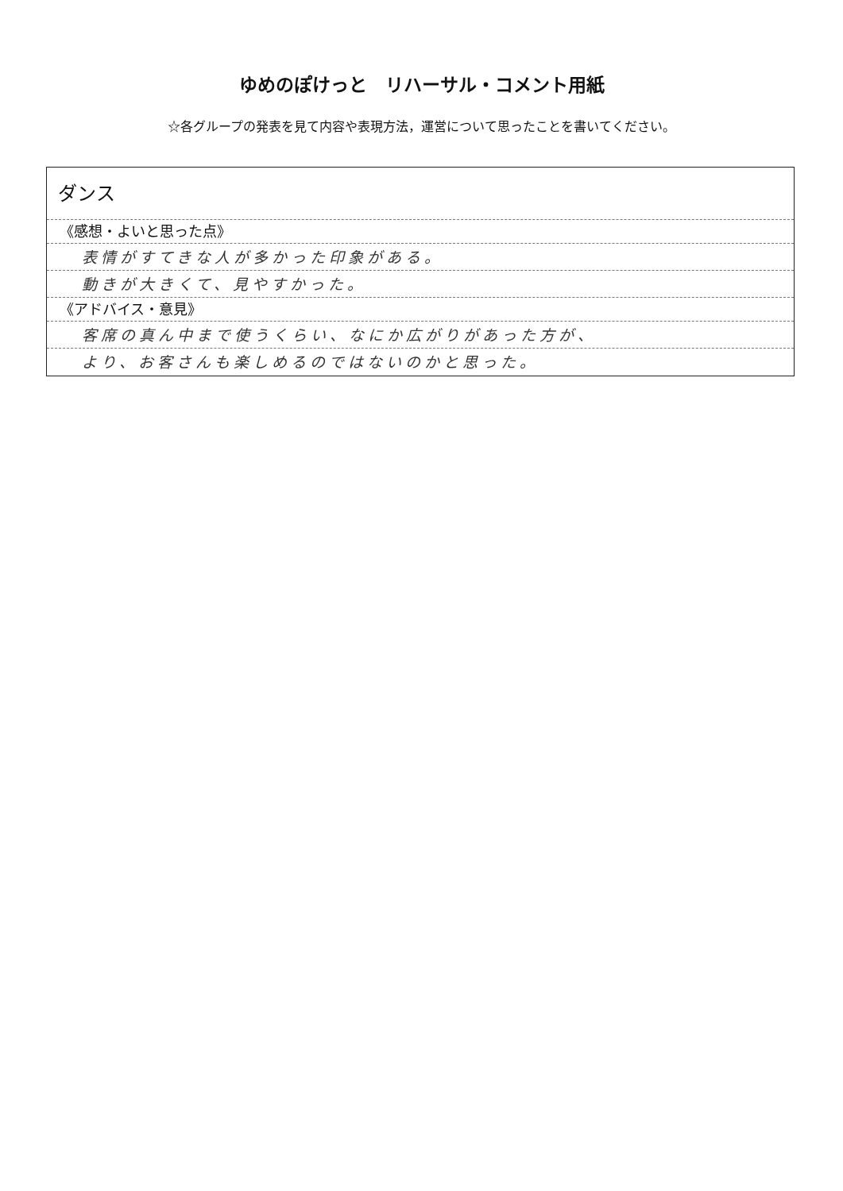ゆめのぽけっと　リハーサル・コメント用紙
☆各グループの発表を見て内容や表現方法，運営について思ったことを書いてください。
ダンス
《感想・よいと思った点》
表情がすてきな人が多かった印象がある。
動きが大きくて、見やすかった。
《アドバイス・意見》
客席の真ん中まで使うくらい、なにか広がりがあった方が、
より、お客さんも楽しめるのではないのかと思った。